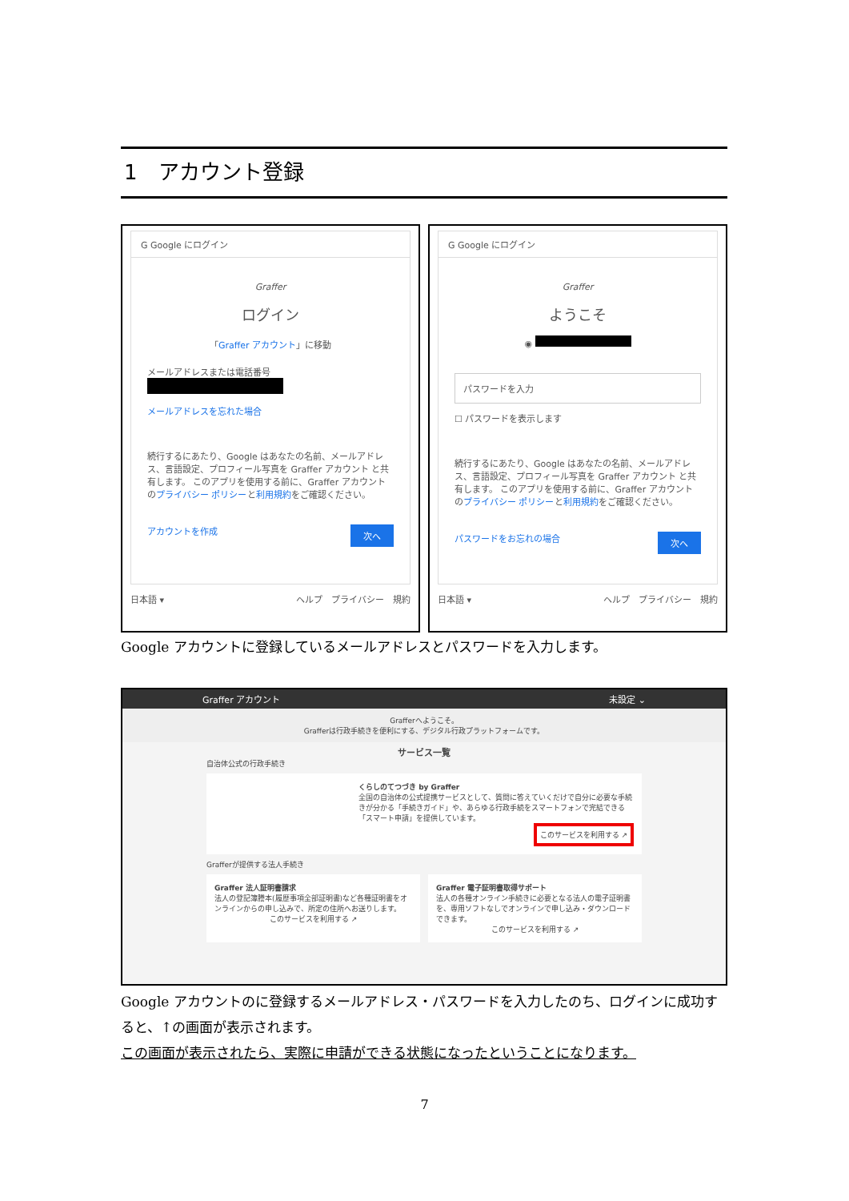1　アカウント登録
G Google にログイン
Graffer
ログイン
「Graffer アカウント」に移動
メールアドレスまたは電話番号
メールアドレスを忘れた場合
続行するにあたり、Google はあなたの名前、メールアドレス、言語設定、プロフィール写真を Graffer アカウント と共有します。 このアプリを使用する前に、Graffer アカウント のプライバシー ポリシーと利用規約をご確認ください。
アカウントを作成 次へ
日本語 ▾ ヘルプ　プライバシー　規約
G Google にログイン
Graffer
ようこそ
◉
パスワードを入力
☐ パスワードを表示します
続行するにあたり、Google はあなたの名前、メールアドレス、言語設定、プロフィール写真を Graffer アカウント と共有します。 このアプリを使用する前に、Graffer アカウント のプライバシー ポリシーと利用規約をご確認ください。
パスワードをお忘れの場合 次へ
日本語 ▾ ヘルプ　プライバシー　規約
Google アカウントに登録しているメールアドレスとパスワードを入力します。
Graffer アカウント 未設定 ⌄
Grafferへようこそ。
Grafferは行政手続きを便利にする、デジタル行政プラットフォームです。
サービス一覧
自治体公式の行政手続き
くらしのてつづき by Graffer
全国の自治体の公式提携サービスとして、質問に答えていくだけで自分に必要な手続きが分かる「手続きガイド」や、あらゆる行政手続をスマートフォンで完結できる「スマート申請」を提供しています。
このサービスを利用する ↗
Grafferが提供する法人手続き
Graffer 法人証明書請求
法人の登記簿謄本(履歴事項全部証明書)など各種証明書をオンラインからの申し込みで、所定の住所へお送りします。
このサービスを利用する ↗
Graffer 電子証明書取得サポート
法人の各種オンライン手続きに必要となる法人の電子証明書を、専用ソフトなしでオンラインで申し込み・ダウンロードできます。
このサービスを利用する ↗
Google アカウントのに登録するメールアドレス・パスワードを入力したのち、ログインに成功すると、↑の画面が表示されます。
この画面が表示されたら、実際に申請ができる状態になったということになります。
7